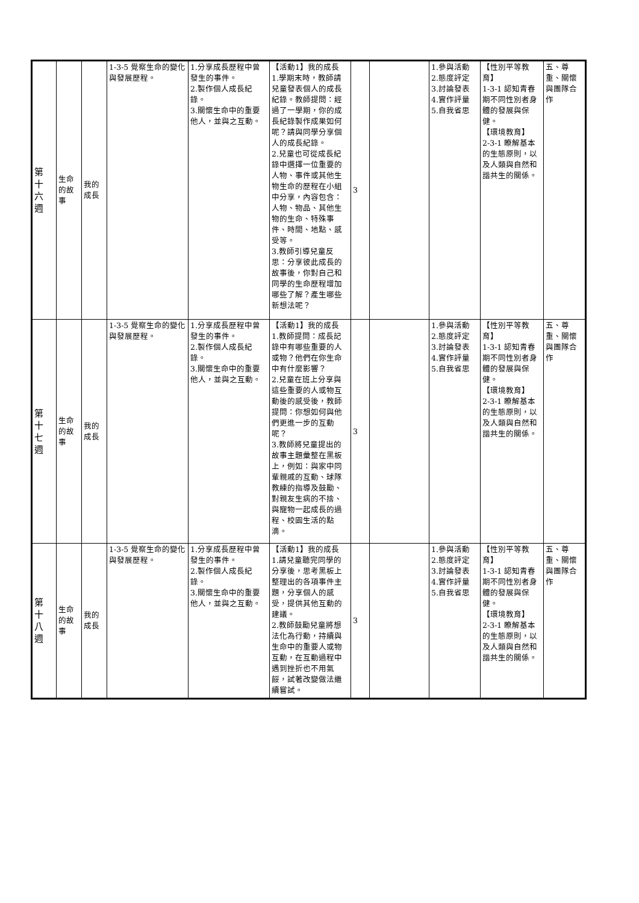| 第 十 六 週 | 生命 的故 事 | 我的 成長 | 1-3-5 覺察生命的變化與發展歷程。 | 1.分享成長歷程中曾發生的事件。 2.製作個人成長紀錄。 3.關懷生命中的重要他人，並與之互動。 | 【活動1】我的成長 1.學期末時，教師請兒童發表個人的成長紀錄。教師提問：經過了一學期，你的成長紀錄製作成果如何呢？請與同學分享個人的成長紀錄。 2.兒童也可從成長紀錄中選擇一位重要的人物、事件或其他生物生命的歷程在小組中分享，內容包含：人物、物品、其他生物的生命、特殊事件、時間、地點、感受等。 3.教師引導兒童反思：分享彼此成長的故事後，你對自己和同學的生命歷程增加哪些了解？產生哪些新想法呢？ | 3 | | 1.參與活動 2.態度評定 3.討論發表 4.實作評量 5.自我省思 | 【性別平等教育】 1-3-1 認知青春期不同性別者身體的發展與保健。 【環境教育】 2-3-1 瞭解基本的生態原則，以及人類與自然和諧共生的關係。 | 五、尊重、關懷與團隊合作 |
| 第 十 七 週 | 生命 的故 事 | 我的 成長 | 1-3-5 覺察生命的變化與發展歷程。 | 1.分享成長歷程中曾發生的事件。 2.製作個人成長紀錄。 3.關懷生命中的重要他人，並與之互動。 | 【活動1】我的成長 1.教師提問：成長記錄中有哪些重要的人或物？他們在你生命中有什麼影響？ 2.兒童在班上分享與這些重要的人或物互動後的感受後，教師提問：你想如何與他們更進一步的互動呢？ 3.教師將兒童提出的故事主題彙整在黑板上，例如：與家中同輩親戚的互動、球隊教練的指導及鼓勵、對親友生病的不捨、與寵物一起成長的過程、校園生活的點滴。 | 3 | | 1.參與活動 2.態度評定 3.討論發表 4.實作評量 5.自我省思 | 【性別平等教育】 1-3-1 認知青春期不同性別者身體的發展與保健。 【環境教育】 2-3-1 瞭解基本的生態原則，以及人類與自然和諧共生的關係。 | 五、尊重、關懷與團隊合作 |
| 第 十 八 週 | 生命 的故 事 | 我的 成長 | 1-3-5 覺察生命的變化與發展歷程。 | 1.分享成長歷程中曾發生的事件。 2.製作個人成長紀錄。 3.關懷生命中的重要他人，並與之互動。 | 【活動1】我的成長 1.請兒童聽完同學的分享後，思考黑板上整理出的各項事件主題，分享個人的感受，提供其他互動的建議。 2.教師鼓勵兒童將想法化為行動，持續與生命中的重要人或物互動，在互動過程中遇到挫折也不用氣餒，試著改變做法繼續嘗試。 | 3 | | 1.參與活動 2.態度評定 3.討論發表 4.實作評量 5.自我省思 | 【性別平等教育】 1-3-1 認知青春期不同性別者身體的發展與保健。 【環境教育】 2-3-1 瞭解基本的生態原則，以及人類與自然和諧共生的關係。 | 五、尊重、關懷與團隊合作 |